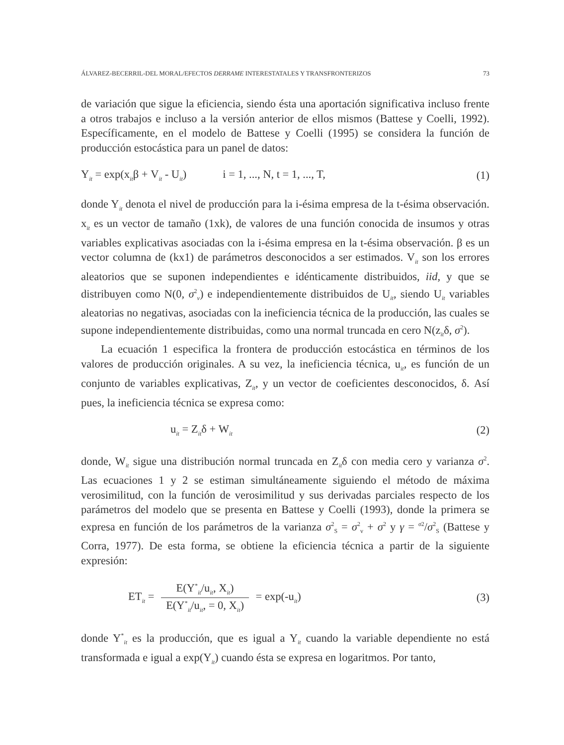ÁLVAREZ-BECERRIL-DEL MORAL/EFECTOS DERRAME INTERESTATALES Y TRANSFRONTERIZOS 73
de variación que sigue la eficiencia, siendo ésta una aportación significativa incluso frente a otros trabajos e incluso a la versión anterior de ellos mismos (Battese y Coelli, 1992). Específicamente, en el modelo de Battese y Coelli (1995) se considera la función de producción estocástica para un panel de datos:
Y<sub>it</sub> = exp(x<sub>it</sub>β + V<sub>it</sub> - U<sub>it</sub>) i = 1, ..., N, t = 1, ..., T, (1)
donde Y<sub>it</sub> denota el nivel de producción para la i-ésima empresa de la t-ésima observación. x<sub>it</sub> es un vector de tamaño (1xk), de valores de una función conocida de insumos y otras variables explicativas asociadas con la i-ésima empresa en la t-ésima observación. β es un vector columna de (kx1) de parámetros desconocidos a ser estimados. V<sub>it</sub> son los errores aleatorios que se suponen independientes e idénticamente distribuidos, iid, y que se distribuyen como N(0, σ<sup>2</sup><sub>v</sub>) e independientemente distribuidos de U<sub>it</sub>, siendo U<sub>it</sub> variables aleatorias no negativas, asociadas con la ineficiencia técnica de la producción, las cuales se supone independientemente distribuidas, como una normal truncada en cero N(z<sub>it</sub>δ, σ<sup>2</sup>).
La ecuación 1 especifica la frontera de producción estocástica en términos de los valores de producción originales. A su vez, la ineficiencia técnica, u<sub>it</sub>, es función de un conjunto de variables explicativas, Z<sub>it</sub>, y un vector de coeficientes desconocidos, δ. Así pues, la ineficiencia técnica se expresa como:
u<sub>it</sub> = Z<sub>it</sub>δ + W<sub>it</sub> (2)
donde, W<sub>it</sub> sigue una distribución normal truncada en Z<sub>it</sub>δ con media cero y varianza σ<sup>2</sup>. Las ecuaciones 1 y 2 se estiman simultáneamente siguiendo el método de máxima verosimilitud, con la función de verosimilitud y sus derivadas parciales respecto de los parámetros del modelo que se presenta en Battese y Coelli (1993), donde la primera se expresa en función de los parámetros de la varianza σ<sup>2</sup><sub>S</sub> = σ<sup>2</sup><sub>v</sub> + σ<sup>2</sup> y γ = <sup>σ2</sup>/σ<sup>2</sup><sub>S</sub> (Battese y Corra, 1977). De esta forma, se obtiene la eficiencia técnica a partir de la siguiente expresión:
ET<sub>it</sub> = E(Y<sup>*</sup><sub>it</sub>/u<sub>it</sub>, X<sub>it</sub>) E(Y<sup>*</sup><sub>it</sub>/u<sub>it</sub>, = 0, X<sub>it</sub>) = exp(-u<sub>it</sub>) (3)
donde Y<sup>*</sup><sub>it</sub> es la producción, que es igual a Y<sub>it</sub> cuando la variable dependiente no está transformada e igual a exp(Y<sub>it</sub>) cuando ésta se expresa en logaritmos. Por tanto,